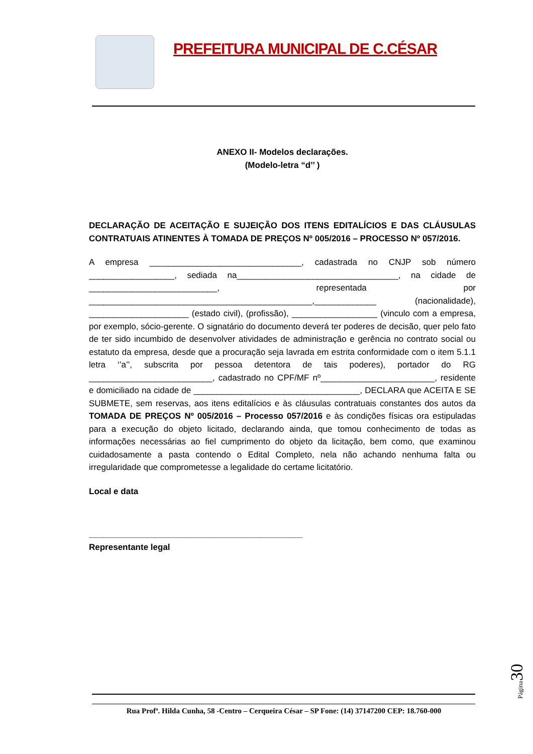PREFEITURA MUNICIPAL DE C.CÉSAR
ANEXO II- Modelos declarações.
(Modelo-letra “d’’ )
DECLARAÇÃO DE ACEITAÇÃO E SUJEIÇÃO DOS ITENS EDITALÍCIOS E DAS CLÁUSULAS CONTRATUAIS ATINENTES À TOMADA DE PREÇOS Nº 005/2016 – PROCESSO Nº 057/2016.
A empresa ________________________________, cadastrada no CNJP sob número __________________, sediada na__________________________________, na cidade de ___________________________, representada por _______________________________________________,_____________ (nacionalidade), _____________________ (estado civil), (profissão), __________________ (vinculo com a empresa, por exemplo, sócio-gerente. O signatário do documento deverá ter poderes de decisão, quer pelo fato de ter sido incumbido de desenvolver atividades de administração e gerência no contrato social ou estatuto da empresa, desde que a procuração seja lavrada em estrita conformidade com o item 5.1.1 letra ‘’a’’, subscrita por pessoa detentora de tais poderes), portador do RG __________________________, cadastrado no CPF/MF nº________________________, residente e domiciliado na cidade de ___________________________________, DECLARA que ACEITA E SE SUBMETE, sem reservas, aos itens editalícios e às cláusulas contratuais constantes dos autos da TOMADA DE PREÇOS Nº 005/2016 – Processo 057/2016 e às condições físicas ora estipuladas para a execução do objeto licitado, declarando ainda, que tomou conhecimento de todas as informações necessárias ao fiel cumprimento do objeto da licitação, bem como, que examinou cuidadosamente a pasta contendo o Edital Completo, nela não achando nenhuma falta ou irregularidade que comprometesse a legalidade do certame licitatório.
Local e data
_____________________________________________
Representante legal
Rua Profª. Hilda Cunha, 58 -Centro – Cerqueira César – SP Fone: (14) 37147200 CEP: 18.760-000
Página 30